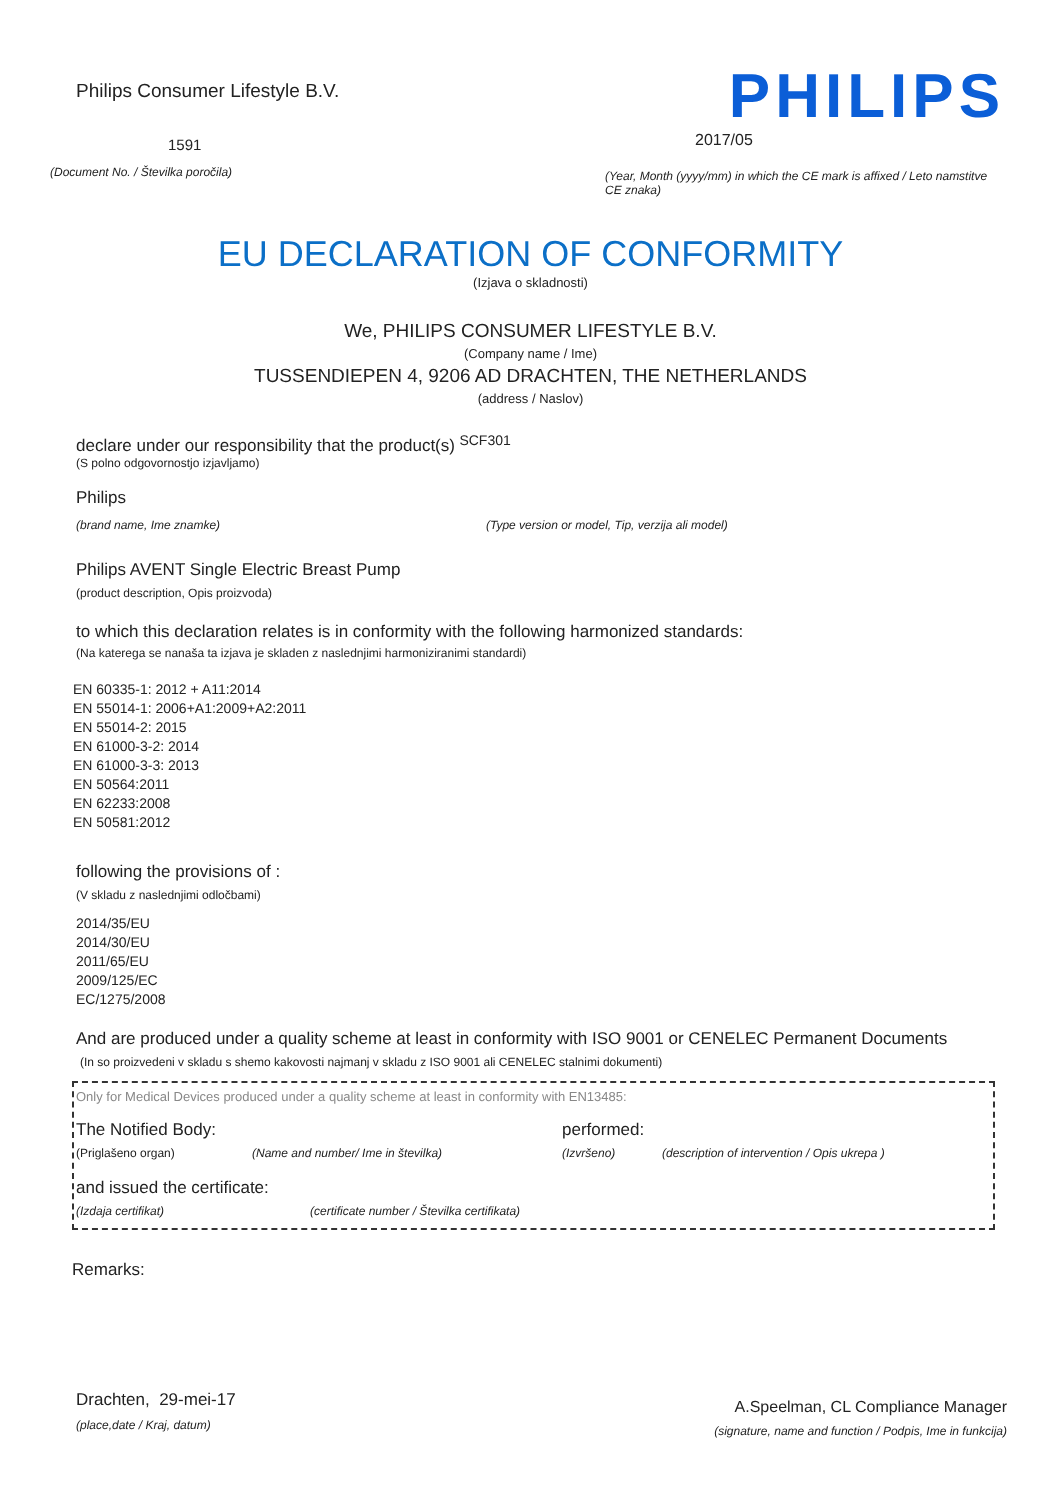Philips Consumer Lifestyle B.V.
1591
(Document No. / Številka poročila)
PHILIPS
2017/05
(Year, Month (yyyy/mm) in which the CE mark is affixed / Leto namstitve CE znaka)
EU DECLARATION OF CONFORMITY
(Izjava o skladnosti)
We, PHILIPS CONSUMER LIFESTYLE B.V.
(Company name / Ime)
TUSSENDIEPEN 4, 9206 AD DRACHTEN, THE NETHERLANDS
(address / Naslov)
declare under our responsibility that the product(s) <sup>SCF301</sup>
(S polno odgovornostjo izjavljamo)
Philips
(brand name, Ime znamke) (Type version or model, Tip, verzija ali model)
Philips AVENT Single Electric Breast Pump
(product description, Opis proizvoda)
to which this declaration relates is in conformity with the following harmonized standards:
(Na katerega se nanaša ta izjava je skladen z naslednjimi harmoniziranimi standardi)
EN 60335-1: 2012 + A11:2014
EN 55014-1: 2006+A1:2009+A2:2011
EN 55014-2: 2015
EN 61000-3-2: 2014
EN 61000-3-3: 2013
EN 50564:2011
EN 62233:2008
EN 50581:2012
following the provisions of :
(V skladu z naslednjimi odločbami)
2014/35/EU
2014/30/EU
2011/65/EU
2009/125/EC
EC/1275/2008
And are produced under a quality scheme at least in conformity with ISO 9001 or CENELEC Permanent Documents
(In so proizvedeni v skladu s shemo kakovosti najmanj v skladu z ISO 9001 ali CENELEC stalnimi dokumenti)
Only for Medical Devices produced under a quality scheme at least in conformity with EN13485:
The Notified Body: performed:
(Priglašeno organ) (Name and number/ Ime in številka) (Izvršeno) (description of intervention / Opis ukrepa )
and issued the certificate:
(Izdaja certifikat) (certificate number / Številka certifikata)
Remarks:
Drachten, 29-mei-17
(place,date / Kraj, datum)
A.Speelman, CL Compliance Manager
(signature, name and function / Podpis, Ime in funkcija)